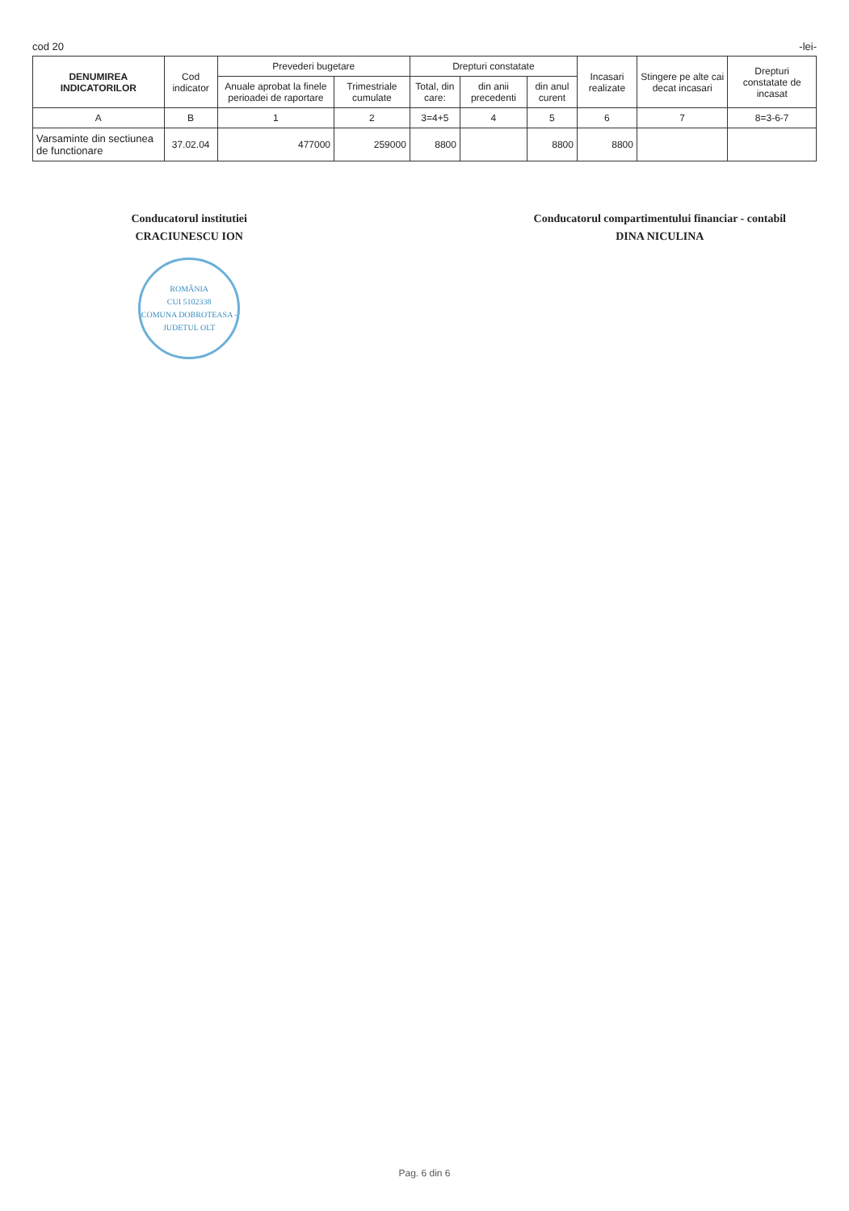cod 20 -lei-
| DENUMIREA INDICATORILOR | Cod indicator | Prevederi bugetare | | Drepturi constatate | | | Incasari realizate | Stingere pe alte cai decat incasari | Drepturi constatate de incasat |
| --- | --- | --- | --- | --- | --- | --- | --- | --- | --- |
| | | Anuale aprobat la finele perioadei de raportare | Trimestriale cumulate | Total, din care: | din anii precedenti | din anul curent | | | |
| A | B | 1 | 2 | 3=4+5 | 4 | 5 | 6 | 7 | 8=3-6-7 |
| Varsaminte din sectiunea de functionare | 37.02.04 | 477000 | 259000 | 8800 | | 8800 | 8800 | | |
Conducatorul institutiei
CRACIUNESCU ION
ROMÂNIA
CUI 5102338
COMUNA DOBROTEASA - JUDETUL OLT
Conducatorul compartimentului financiar - contabil
DINA NICULINA
Pag. 6 din 6